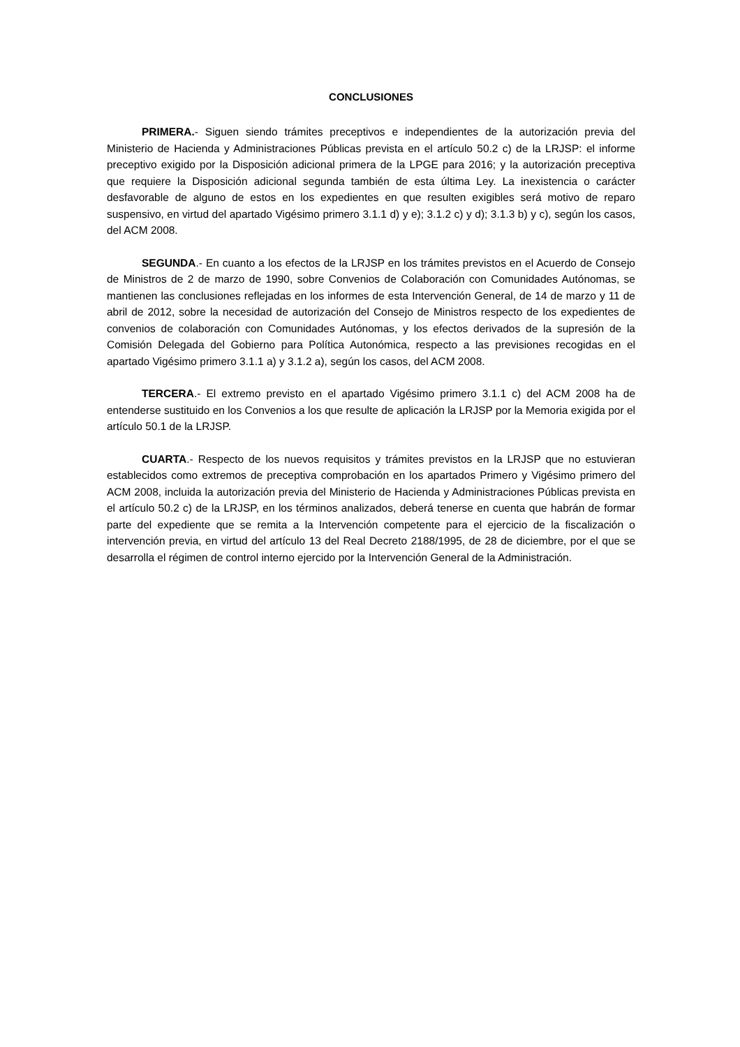CONCLUSIONES
PRIMERA.- Siguen siendo trámites preceptivos e independientes de la autorización previa del Ministerio de Hacienda y Administraciones Públicas prevista en el artículo 50.2 c) de la LRJSP: el informe preceptivo exigido por la Disposición adicional primera de la LPGE para 2016; y la autorización preceptiva que requiere la Disposición adicional segunda también de esta última Ley. La inexistencia o carácter desfavorable de alguno de estos en los expedientes en que resulten exigibles será motivo de reparo suspensivo, en virtud del apartado Vigésimo primero 3.1.1 d) y e); 3.1.2 c) y d); 3.1.3 b) y c), según los casos, del ACM 2008.
SEGUNDA.- En cuanto a los efectos de la LRJSP en los trámites previstos en el Acuerdo de Consejo de Ministros de 2 de marzo de 1990, sobre Convenios de Colaboración con Comunidades Autónomas, se mantienen las conclusiones reflejadas en los informes de esta Intervención General, de 14 de marzo y 11 de abril de 2012, sobre la necesidad de autorización del Consejo de Ministros respecto de los expedientes de convenios de colaboración con Comunidades Autónomas, y los efectos derivados de la supresión de la Comisión Delegada del Gobierno para Política Autonómica, respecto a las previsiones recogidas en el apartado Vigésimo primero 3.1.1 a) y 3.1.2 a), según los casos, del ACM 2008.
TERCERA.- El extremo previsto en el apartado Vigésimo primero 3.1.1 c) del ACM 2008 ha de entenderse sustituido en los Convenios a los que resulte de aplicación la LRJSP por la Memoria exigida por el artículo 50.1 de la LRJSP.
CUARTA.- Respecto de los nuevos requisitos y trámites previstos en la LRJSP que no estuvieran establecidos como extremos de preceptiva comprobación en los apartados Primero y Vigésimo primero del ACM 2008, incluida la autorización previa del Ministerio de Hacienda y Administraciones Públicas prevista en el artículo 50.2 c) de la LRJSP, en los términos analizados, deberá tenerse en cuenta que habrán de formar parte del expediente que se remita a la Intervención competente para el ejercicio de la fiscalización o intervención previa, en virtud del artículo 13 del Real Decreto 2188/1995, de 28 de diciembre, por el que se desarrolla el régimen de control interno ejercido por la Intervención General de la Administración.